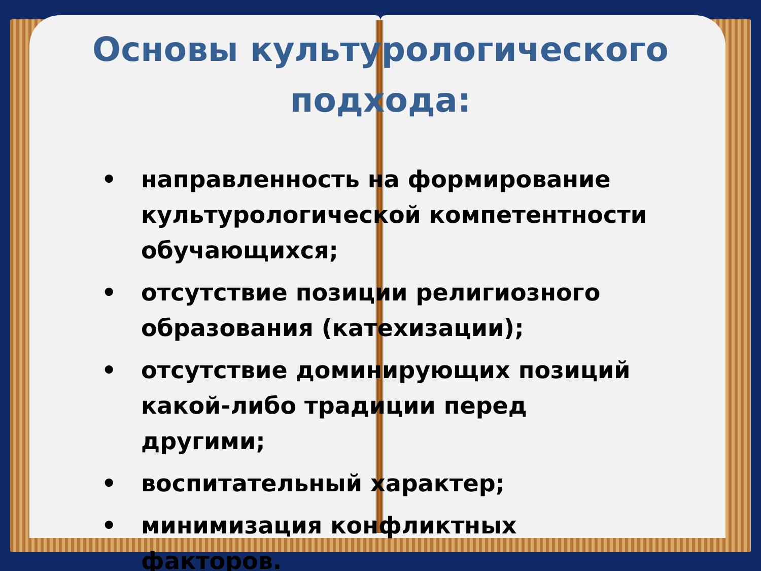Основы культурологического
подхода:
• направленность на формирование культурологической компетентности обучающихся;
• отсутствие позиции религиозного образования (катехизации);
• отсутствие доминирующих позиций какой-либо традиции перед другими;
• воспитательный характер;
• минимизация конфликтных факторов.